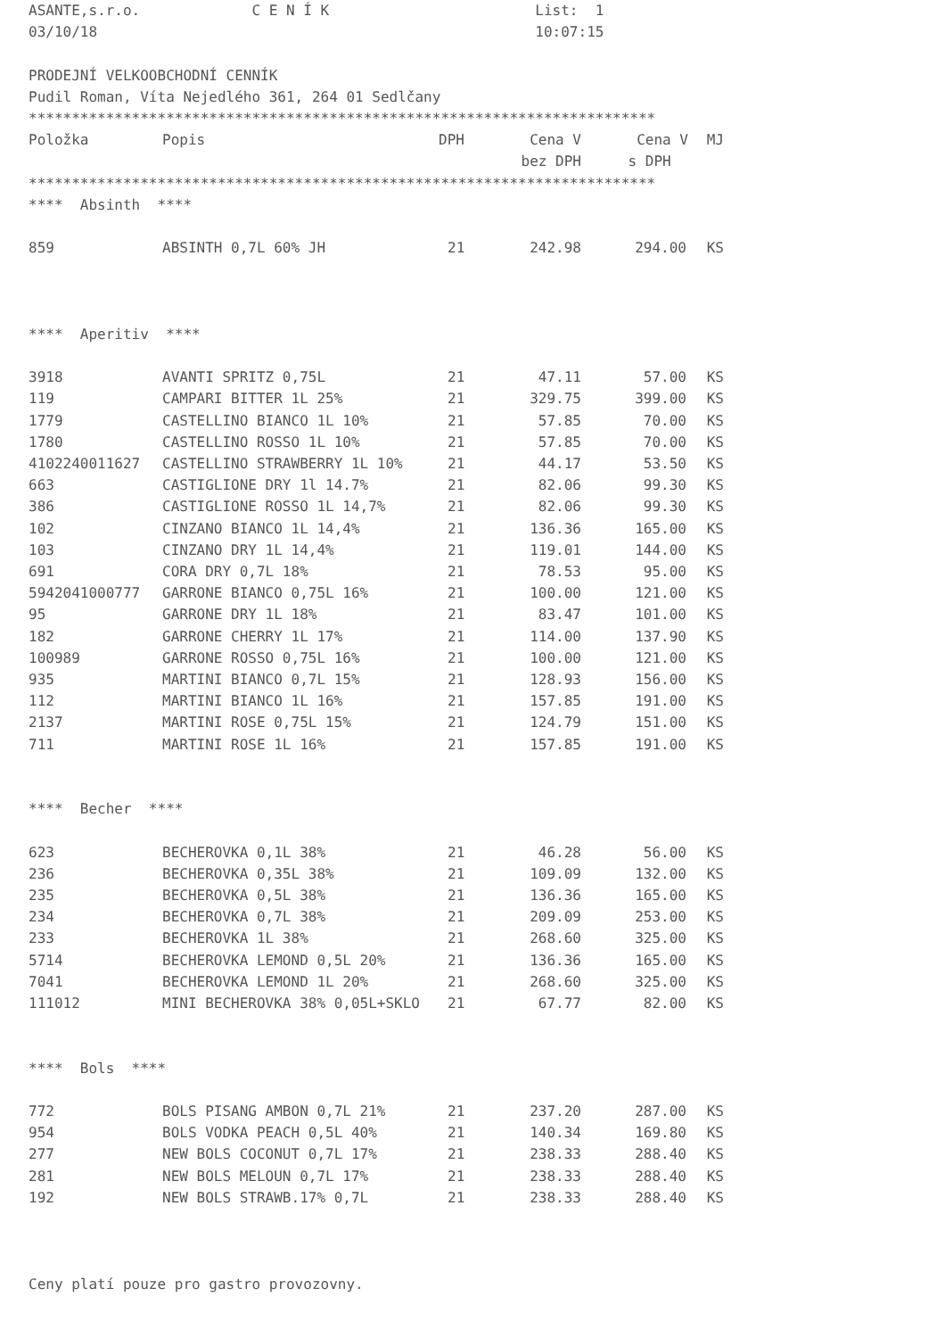ASANTE,s.r.o. C E N Í K List: 1
03/10/18 10:07:15
PRODEJNÍ VELKOOBCHODNÍ CENNÍK
Pudil Roman, Víta Nejedlého 361, 264 01 Sedlčany
*************************************************************************
| Položka | Popis | DPH | Cena V | Cena V | MJ |
| --- | --- | --- | --- | --- | --- |
| | | | bez DPH | s DPH | |
*************************************************************************
**** Absinth ****
| 859 | ABSINTH 0,7L 60% JH | 21 | 242.98 | 294.00 | KS |
**** Aperitiv ****
| 3918 | AVANTI SPRITZ 0,75L | 21 | 47.11 | 57.00 | KS |
| 119 | CAMPARI BITTER 1L 25% | 21 | 329.75 | 399.00 | KS |
| 1779 | CASTELLINO BIANCO 1L 10% | 21 | 57.85 | 70.00 | KS |
| 1780 | CASTELLINO ROSSO 1L 10% | 21 | 57.85 | 70.00 | KS |
| 4102240011627 | CASTELLINO STRAWBERRY 1L 10% | 21 | 44.17 | 53.50 | KS |
| 663 | CASTIGLIONE DRY 1l 14.7% | 21 | 82.06 | 99.30 | KS |
| 386 | CASTIGLIONE ROSSO 1L 14,7% | 21 | 82.06 | 99.30 | KS |
| 102 | CINZANO BIANCO 1L 14,4% | 21 | 136.36 | 165.00 | KS |
| 103 | CINZANO DRY 1L 14,4% | 21 | 119.01 | 144.00 | KS |
| 691 | CORA DRY 0,7L 18% | 21 | 78.53 | 95.00 | KS |
| 5942041000777 | GARRONE BIANCO 0,75L 16% | 21 | 100.00 | 121.00 | KS |
| 95 | GARRONE DRY 1L 18% | 21 | 83.47 | 101.00 | KS |
| 182 | GARRONE CHERRY 1L 17% | 21 | 114.00 | 137.90 | KS |
| 100989 | GARRONE ROSSO 0,75L 16% | 21 | 100.00 | 121.00 | KS |
| 935 | MARTINI BIANCO 0,7L 15% | 21 | 128.93 | 156.00 | KS |
| 112 | MARTINI BIANCO 1L 16% | 21 | 157.85 | 191.00 | KS |
| 2137 | MARTINI ROSE 0,75L 15% | 21 | 124.79 | 151.00 | KS |
| 711 | MARTINI ROSE 1L 16% | 21 | 157.85 | 191.00 | KS |
**** Becher ****
| 623 | BECHEROVKA 0,1L 38% | 21 | 46.28 | 56.00 | KS |
| 236 | BECHEROVKA 0,35L 38% | 21 | 109.09 | 132.00 | KS |
| 235 | BECHEROVKA 0,5L 38% | 21 | 136.36 | 165.00 | KS |
| 234 | BECHEROVKA 0,7L 38% | 21 | 209.09 | 253.00 | KS |
| 233 | BECHEROVKA 1L 38% | 21 | 268.60 | 325.00 | KS |
| 5714 | BECHEROVKA LEMOND 0,5L 20% | 21 | 136.36 | 165.00 | KS |
| 7041 | BECHEROVKA LEMOND 1L 20% | 21 | 268.60 | 325.00 | KS |
| 111012 | MINI BECHEROVKA 38% 0,05L+SKLO | 21 | 67.77 | 82.00 | KS |
**** Bols ****
| 772 | BOLS PISANG AMBON 0,7L 21% | 21 | 237.20 | 287.00 | KS |
| 954 | BOLS VODKA PEACH 0,5L 40% | 21 | 140.34 | 169.80 | KS |
| 277 | NEW BOLS COCONUT 0,7L 17% | 21 | 238.33 | 288.40 | KS |
| 281 | NEW BOLS MELOUN 0,7L 17% | 21 | 238.33 | 288.40 | KS |
| 192 | NEW BOLS STRAWB.17% 0,7L | 21 | 238.33 | 288.40 | KS |
Ceny platí pouze pro gastro provozovny.